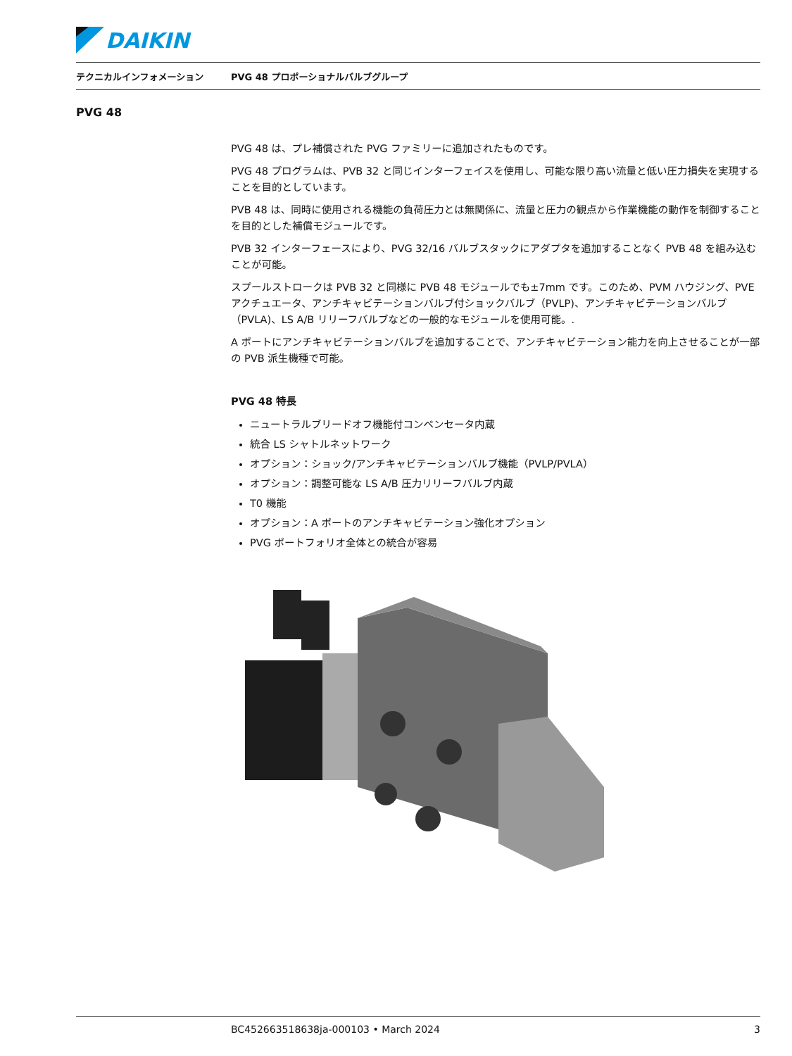DAIKIN
テクニカルインフォメーション
PVG 48 プロポーショナルバルブグループ
PVG 48
PVG 48 は、プレ補償された PVG ファミリーに追加されたものです。
PVG 48 プログラムは、PVB 32 と同じインターフェイスを使用し、可能な限り高い流量と低い圧力損失を実現することを目的としています。
PVB 48 は、同時に使用される機能の負荷圧力とは無関係に、流量と圧力の観点から作業機能の動作を制御することを目的とした補償モジュールです。
PVB 32 インターフェースにより、PVG 32/16 バルブスタックにアダプタを追加することなく PVB 48 を組み込むことが可能。
スプールストロークは PVB 32 と同様に PVB 48 モジュールでも±7mm です。このため、PVM ハウジング、PVE アクチュエータ、アンチキャビテーションバルブ付ショックバルブ（PVLP)、アンチキャビテーションバルブ（PVLA)、LS A/B リリーフバルブなどの一般的なモジュールを使用可能。.
A ポートにアンチキャビテーションバルブを追加することで、アンチキャビテーション能力を向上させることが一部の PVB 派生機種で可能。
PVG 48 特長
ニュートラルブリードオフ機能付コンペンセータ内蔵
統合 LS シャトルネットワーク
オプション：ショック/アンチキャビテーションバルブ機能（PVLP/PVLA）
オプション：調整可能な LS A/B 圧力リリーフバルブ内蔵
T0 機能
オプション：A ポートのアンチキャビテーション強化オプション
PVG ポートフォリオ全体との統合が容易
BC452663518638ja-000103 • March 2024
3